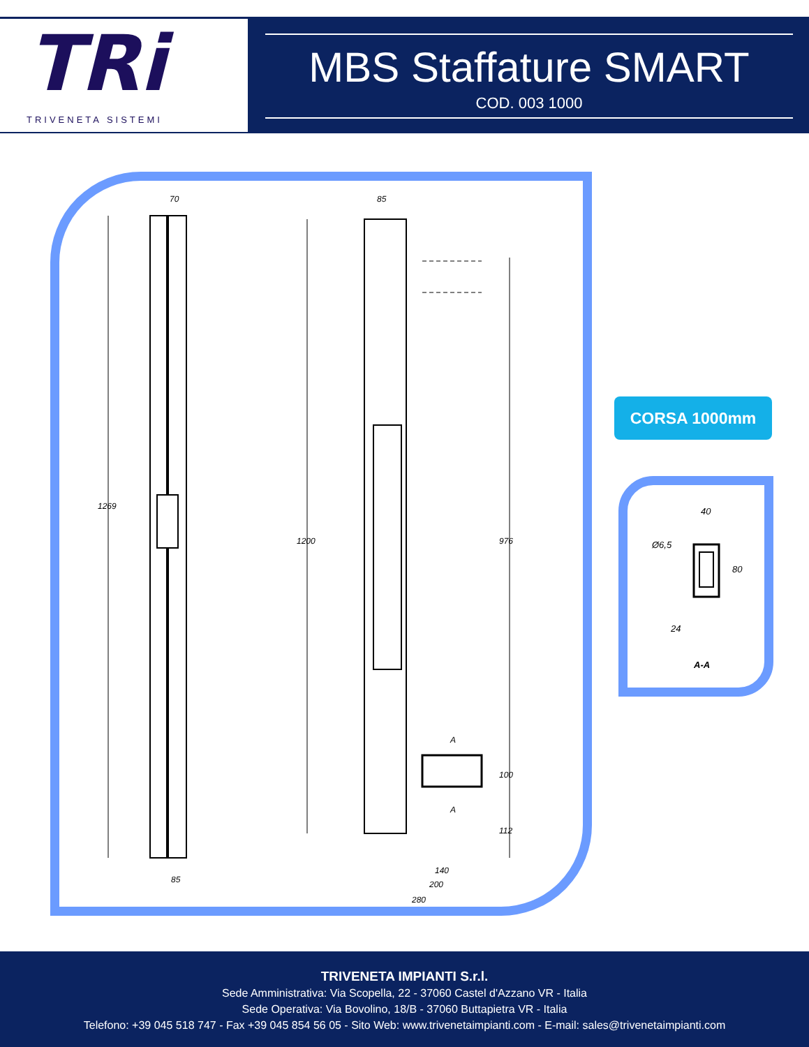TRi
TRIVENETA SISTEMI
MBS Staffature SMART
COD. 003 1000
70
85
1269
1200
976
100
112
85
140
200
280
A
A
CORSA 1000mm
40
Ø6,5
80
24
A-A
TRIVENETA IMPIANTI S.r.l.
Sede Amministrativa: Via Scopella, 22 - 37060 Castel d'Azzano VR - Italia
Sede Operativa: Via Bovolino, 18/B - 37060 Buttapietra VR - Italia
Telefono: +39 045 518 747 - Fax +39 045 854 56 05 - Sito Web: www.trivenetaimpianti.com - E-mail: sales@trivenetaimpianti.com